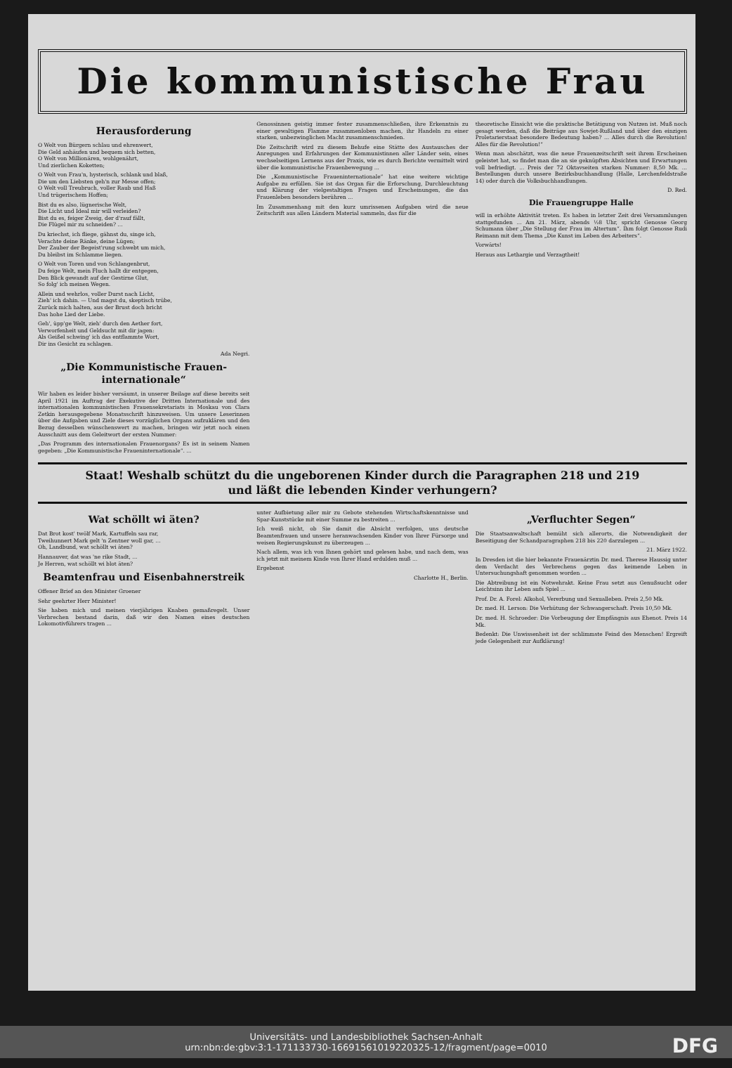Die kommunistische Frau
Herausforderung
O Welt von Bürgern schlau und ehrenwert,
Die Geld anhäufen und bequem sich betten,
O Welt von Millionären, wohlgenährt,
Und zierlichen Koketten;
O Welt von Frau'n, hysterisch, schlank und blaß,
Die um den Liebsten geh'n zur Messe offen;
O Welt voll Treubruch, voller Raub und Haß
Und trügerischem Hoffen;
Bist du es also, lügnerische Welt,
Die Licht und Ideal mir will verleiden?
Bist du es, feiger Zweig, der d'rauf fällt,
Die Flügel mir zu schneiden? ...
Du kriechst, ich fliege, gähnst du, singe ich,
Verachte deine Ränke, deine Lügen;
Der Zauber der Begeist'rung schwebt um mich,
Du bleibst im Schlamme liegen.
O Welt von Toren und von Schlangenbrut,
Du feige Welt, mein Fluch hallt dir entgegen,
Den Blick gewandt auf der Gestirne Glut,
So folg' ich meinen Wegen.
Allein und wehrlos, voller Durst nach Licht,
Zieh' ich dahin. — Und magst du, skeptisch trübe,
Zurück mich halten, aus der Brust doch bricht
Das hohe Lied der Liebe.
Geh', üpp'ge Welt, zieh' durch den Aether fort,
Verworfenheit und Geldsucht mit dir jagen:
Als Geißel schwing' ich das entflammte Wort,
Dir ins Gesicht zu schlagen.
Ada Negri.
„Die Kommunistische Frauen-internationale“
Wir haben es leider bisher versäumt, in unserer Beilage auf diese bereits seit April 1921 im Auftrag der Exekutive der Dritten Internationale und des internationalen kommunistischen Frauensekretariats in Moskau von Clara Zetkin herausgegebene Monatsschrift hinzuweisen. Um unsere Leserinnen über die Aufgaben und Ziele dieses vorzüglichen Organs aufzuklären und den Bezug desselben wünschenswert zu machen, bringen wir jetzt noch einen Ausschnitt aus dem Geleitwort der ersten Nummer:
„Das Programm des internationalen Frauenorgans? Es ist in seinem Namen gegeben: „Die Kommunistische Fraueninternationale“. ...
Genossinnen geistig immer fester zusammenschließen, ihre Erkenntnis zu einer gewaltigen Flamme zusammenloben machen, ihr Handeln zu einer starken, unbezwinglichen Macht zusammenschmieden.
Die Zeitschrift wird zu diesem Behufe eine Stätte des Austausches der Anregungen und Erfahrungen der Kommunistinnen aller Länder sein, eines wechselseitigen Lernens aus der Praxis, wie es durch Berichte vermittelt wird über die kommunistische Frauenbewegung ...
Die „Kommunistische Fraueninternationale“ hat eine weitere wichtige Aufgabe zu erfüllen. Sie ist das Organ für die Erforschung, Durchleuchtung und Klärung der vielgestaltigen Fragen und Erscheinungen, die das Frauenleben besonders berühren ...
Im Zusammenhang mit den kurz umrissenen Aufgaben wird die neue Zeitschrift aus allen Ländern Material sammeln, das für die
theoretische Einsicht wie die praktische Betätigung von Nutzen ist. Muß noch gesagt werden, daß die Beiträge aus Sowjet-Rußland und über den einzigen Proletarierstaat besondere Bedeutung haben? ... Alles durch die Revolution! Alles für die Revolution!“
Wenn man abschätzt, was die neue Frauenzeitschrift seit ihrem Erscheinen geleistet hat, so findet man die an sie geknüpften Absichten und Erwartungen voll befriedigt. ... Preis der 72 Oktavseiten starken Nummer: 8,50 Mk. ... Bestellungen durch unsere Bezirksbuchhandlung (Halle, Lerchenfeldstraße 14) oder durch die Volksbuchhandlungen.
D. Red.
Die Frauengruppe Halle
will in erhöhte Aktivität treten. Es haben in letzter Zeit drei Versammlungen stattgefunden ... Am 21. März, abends ½8 Uhr, spricht Genosse Georg Schumann über „Die Stellung der Frau im Altertum“. Ihm folgt Genosse Rudi Reimann mit dem Thema „Die Kunst im Leben des Arbeiters“.
Vorwärts!
Heraus aus Lethargie und Verzagtheit!
Staat! Weshalb schützt du die ungeborenen Kinder durch die Paragraphen 218 und 219
und läßt die lebenden Kinder verhungern?
Wat schöllt wi äten?
Dat Brot kost' twölf Mark, Kartuffeln sau rar,
Tweihunnert Mark gelt 'n Zentner woll gar, ...
Oh, Landbund, wat schöllt wi äten?
Hannauver, dat was 'ne rike Stadt, ...
Je Herren, wat schöllt wi blot äten?
Beamtenfrau und Eisenbahnerstreik
Offener Brief an den Minister Groener
Sehr geehrter Herr Minister!
Sie haben mich und meinen vierjährigen Knaben gemaßregelt. Unser Verbrechen bestand darin, daß wir den Namen eines deutschen Lokomotivführers tragen ...
unter Aufbietung aller mir zu Gebote stehenden Wirtschaftskenntnisse und Spar-Kunststücke mit einer Summe zu bestreiten ...
Ich weiß nicht, ob Sie damit die Absicht verfolgen, uns deutsche Beamtenfrauen und unsere heranwachsenden Kinder von Ihrer Fürsorge und weisen Regierungskunst zu überzeugen ...
Nach allem, was ich von Ihnen gehört und gelesen habe, und nach dem, was ich jetzt mit meinem Kinde von Ihrer Hand erdulden muß ...
Ergebenst
Charlotte H., Berlin.
„Verfluchter Segen“
Die Staatsanwaltschaft bemüht sich allerorts, die Notwendigkeit der Beseitigung der Schandparagraphen 218 bis 220 darzulegen ...
21. März 1922.
In Dresden ist die hier bekannte Frauenärztin Dr. med. Therese Haussig unter dem Verdacht des Verbrechens gegen das keimende Leben in Untersuchungshaft genommen worden ...
Die Abtreibung ist ein Notwehrakt. Keine Frau setzt aus Genußsucht oder Leichtsinn ihr Leben aufs Spiel ...
Prof. Dr. A. Forel: Alkohol, Vererbung und Sexualleben. Preis 2,50 Mk.
Dr. med. H. Lerson: Die Verhütung der Schwangerschaft. Preis 10,50 Mk.
Dr. med. H. Schroeder: Die Vorbeugung der Empfängnis aus Ehenot. Preis 14 Mk.
Bedenkt: Die Unwissenheit ist der schlimmste Feind des Menschen! Ergreift jede Gelegenheit zur Aufklärung!
Universitäts- und Landesbibliothek Sachsen-Anhalt
urn:nbn:de:gbv:3:1-171133730-16691561019220325-12/fragment/page=0010
DFG